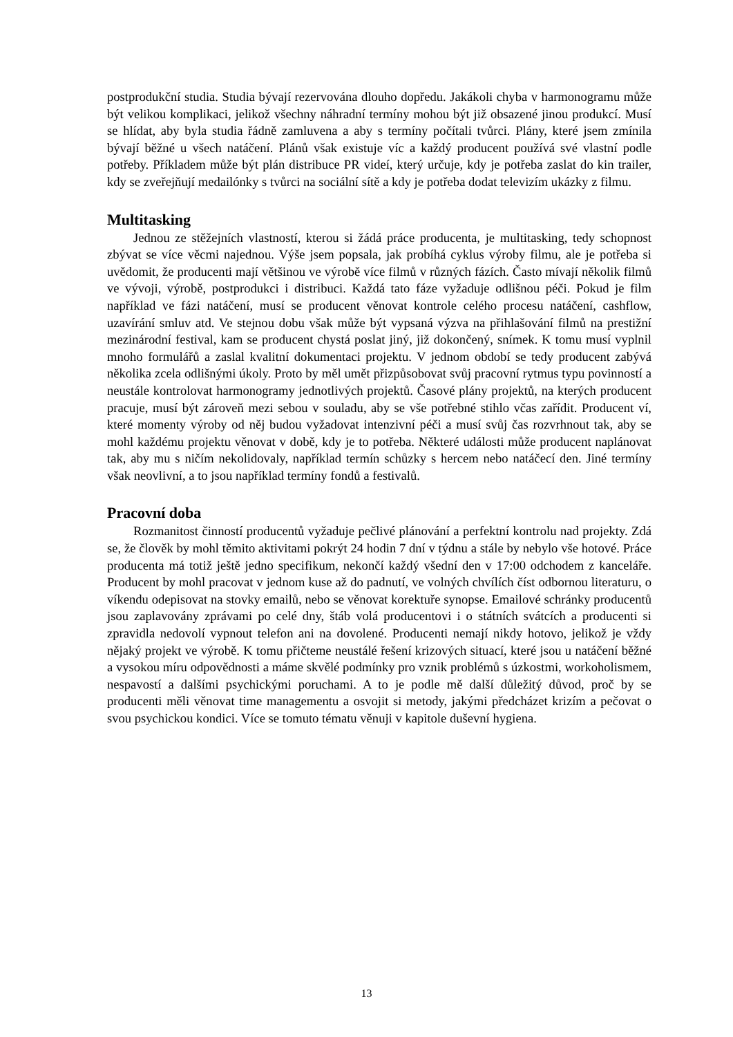postprodukční studia. Studia bývají rezervována dlouho dopředu. Jakákoli chyba v harmonogramu může být velikou komplikaci, jelikož všechny náhradní termíny mohou být již obsazené jinou produkcí. Musí se hlídat, aby byla studia řádně zamluvena a aby s termíny počítali tvůrci. Plány, které jsem zmínila bývají běžné u všech natáčení. Plánů však existuje víc a každý producent používá své vlastní podle potřeby. Příkladem může být plán distribuce PR videí, který určuje, kdy je potřeba zaslat do kin trailer, kdy se zveřejňují medailónky s tvůrci na sociální sítě a kdy je potřeba dodat televizím ukázky z filmu.
Multitasking
Jednou ze stěžejních vlastností, kterou si žádá práce producenta, je multitasking, tedy schopnost zbývat se více věcmi najednou. Výše jsem popsala, jak probíhá cyklus výroby filmu, ale je potřeba si uvědomit, že producenti mají většinou ve výrobě více filmů v různých fázích. Často mívají několik filmů ve vývoji, výrobě, postprodukci i distribuci. Každá tato fáze vyžaduje odlišnou péči. Pokud je film například ve fázi natáčení, musí se producent věnovat kontrole celého procesu natáčení, cashflow, uzavírání smluv atd. Ve stejnou dobu však může být vypsaná výzva na přihlašování filmů na prestižní mezinárodní festival, kam se producent chystá poslat jiný, již dokončený, snímek. K tomu musí vyplnil mnoho formulářů a zaslal kvalitní dokumentaci projektu. V jednom období se tedy producent zabývá několika zcela odlišnými úkoly. Proto by měl umět přizpůsobovat svůj pracovní rytmus typu povinností a neustále kontrolovat harmonogramy jednotlivých projektů. Časové plány projektů, na kterých producent pracuje, musí být zároveň mezi sebou v souladu, aby se vše potřebné stihlo včas zařídit. Producent ví, které momenty výroby od něj budou vyžadovat intenzivní péči a musí svůj čas rozvrhnout tak, aby se mohl každému projektu věnovat v době, kdy je to potřeba. Některé události může producent naplánovat tak, aby mu s ničím nekolidovaly, například termín schůzky s hercem nebo natáčecí den. Jiné termíny však neovlivní, a to jsou například termíny fondů a festivalů.
Pracovní doba
Rozmanitost činností producentů vyžaduje pečlivé plánování a perfektní kontrolu nad projekty. Zdá se, že člověk by mohl těmito aktivitami pokrýt 24 hodin 7 dní v týdnu a stále by nebylo vše hotové. Práce producenta má totiž ještě jedno specifikum, nekončí každý všední den v 17:00 odchodem z kanceláře. Producent by mohl pracovat v jednom kuse až do padnutí, ve volných chvílích číst odbornou literaturu, o víkendu odepisovat na stovky emailů, nebo se věnovat korektuře synopse. Emailové schránky producentů jsou zaplavovány zprávami po celé dny, štáb volá producentovi i o státních svátcích a producenti si zpravidla nedovolí vypnout telefon ani na dovolené. Producenti nemají nikdy hotovo, jelikož je vždy nějaký projekt ve výrobě. K tomu přičteme neustálé řešení krizových situací, které jsou u natáčení běžné a vysokou míru odpovědnosti a máme skvělé podmínky pro vznik problémů s úzkostmi, workoholismem, nespavostí a dalšími psychickými poruchami. A to je podle mě další důležitý důvod, proč by se producenti měli věnovat time managementu a osvojit si metody, jakými předcházet krizím a pečovat o svou psychickou kondici. Více se tomuto tématu věnuji v kapitole duševní hygiena.
13